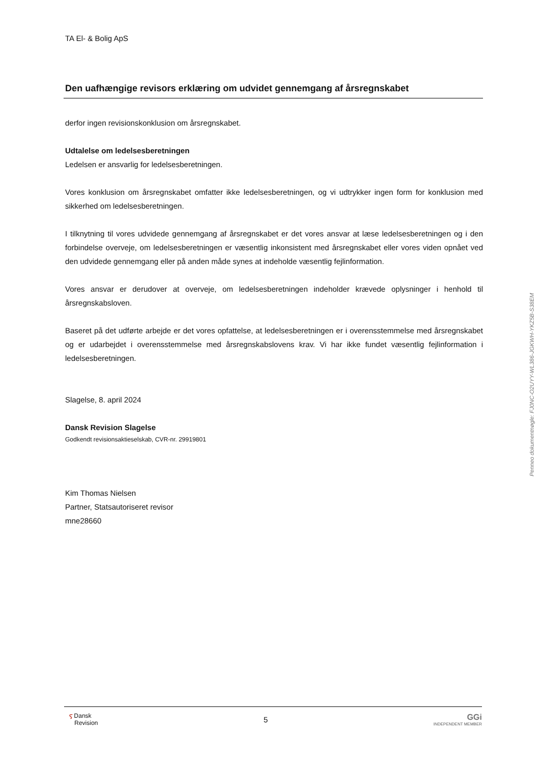TA El- & Bolig ApS
Den uafhængige revisors erklæring om udvidet gennemgang af årsregnskabet
derfor ingen revisionskonklusion om årsregnskabet.
Udtalelse om ledelsesberetningen
Ledelsen er ansvarlig for ledelsesberetningen.
Vores konklusion om årsregnskabet omfatter ikke ledelsesberetningen, og vi udtrykker ingen form for konklusion med sikkerhed om ledelsesberetningen.
I tilknytning til vores udvidede gennemgang af årsregnskabet er det vores ansvar at læse ledelsesberetningen og i den forbindelse overveje, om ledelsesberetningen er væsentlig inkonsistent med årsregnskabet eller vores viden opnået ved den udvidede gennemgang eller på anden måde synes at indeholde væsentlig fejlinformation.
Vores ansvar er derudover at overveje, om ledelsesberetningen indeholder krævede oplysninger i henhold til årsregnskabsloven.
Baseret på det udførte arbejde er det vores opfattelse, at ledelsesberetningen er i overensstemmelse med årsregnskabet og er udarbejdet i overensstemmelse med årsregnskabslovens krav. Vi har ikke fundet væsentlig fejlinformation i ledelsesberetningen.
Slagelse, 8. april 2024
Dansk Revision Slagelse
Godkendt revisionsaktieselskab, CVR-nr. 29919801
Kim Thomas Nielsen
Partner, Statsautoriseret revisor
mne28660
Penneo dokumentnøgle: FJ0NC-O2UYY-WL386-JGKWH-YKZ5B-S38EM
ⲋ Dansk
Revision
5
GGi
INDEPENDENT MEMBER